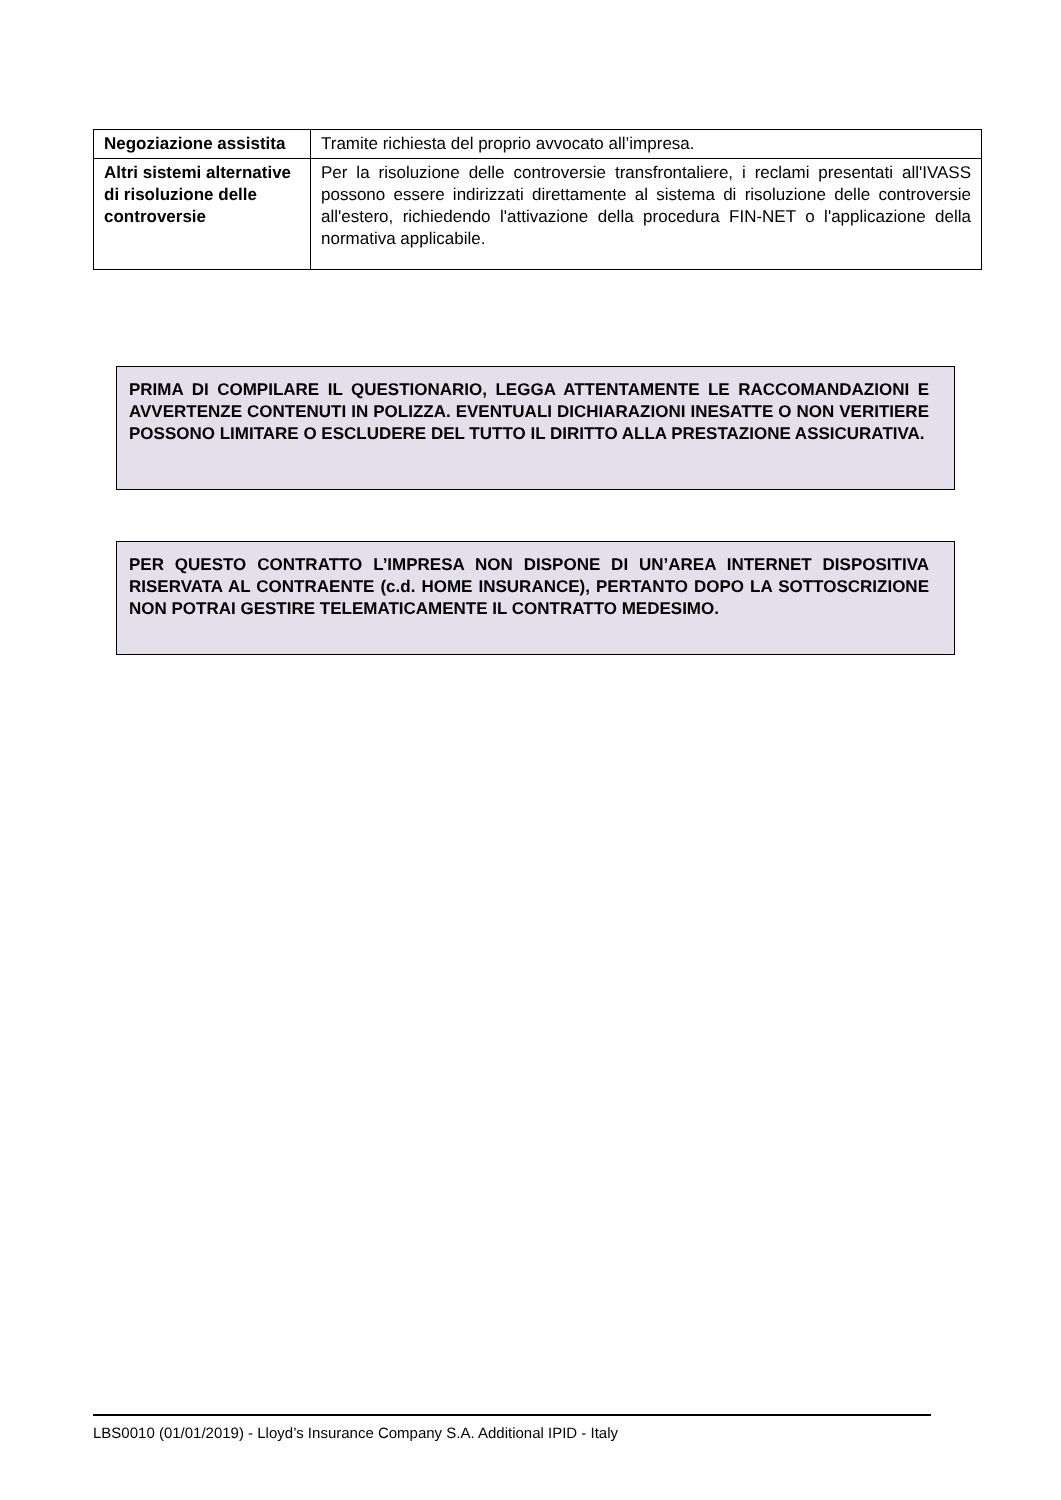| Negoziazione assistita | Tramite richiesta del proprio avvocato all’impresa. |
| Altri sistemi alternative di risoluzione delle controversie | Per la risoluzione delle controversie transfrontaliere, i reclami presentati all'IVASS possono essere indirizzati direttamente al sistema di risoluzione delle controversie all'estero, richiedendo l'attivazione della procedura FIN-NET o l'applicazione della normativa applicabile. |
PRIMA DI COMPILARE IL QUESTIONARIO, LEGGA ATTENTAMENTE LE RACCOMANDAZIONI E AVVERTENZE CONTENUTI IN POLIZZA. EVENTUALI DICHIARAZIONI INESATTE O NON VERITIERE POSSONO LIMITARE O ESCLUDERE DEL TUTTO IL DIRITTO ALLA PRESTAZIONE ASSICURATIVA.
PER QUESTO CONTRATTO L’IMPRESA NON DISPONE DI UN’AREA INTERNET DISPOSITIVA RISERVATA AL CONTRAENTE (c.d. HOME INSURANCE), PERTANTO DOPO LA SOTTOSCRIZIONE NON POTRAI GESTIRE TELEMATICAMENTE IL CONTRATTO MEDESIMO.
LBS0010 (01/01/2019) - Lloyd’s Insurance Company S.A. Additional IPID - Italy